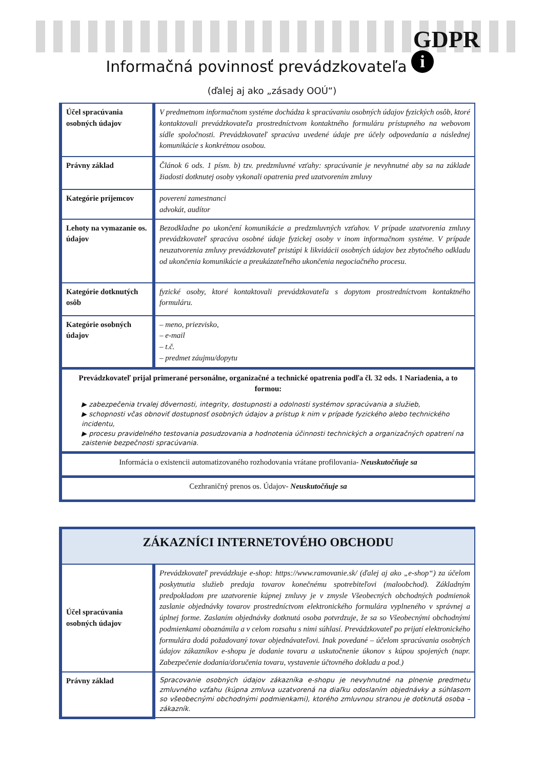GDPR
i Informačná povinnosť prevádzkovateľa
(ďalej aj ako „zásady OOÚ“)
| Účel spracúvania osobných údajov | V predmetnom informačnom systéme dochádza k spracúvaniu osobných údajov fyzických osôb, ktoré kontaktovali prevádzkovateľa prostredníctvom kontaktného formuláru prístupného na webovom sídle spoločnosti. Prevádzkovateľ spracúva uvedené údaje pre účely odpovedania a následnej komunikácie s konkrétnou osobou. |
| Právny základ | Článok 6 ods. 1 písm. b) tzv. predzmluvné vzťahy: spracúvanie je nevyhnutné aby sa na základe žiadosti dotknutej osoby vykonali opatrenia pred uzatvorením zmluvy |
| Kategórie príjemcov | poverení zamestnanci advokát, audítor |
| Lehoty na vymazanie os. údajov | Bezodkladne po ukončení komunikácie a predzmluvných vzťahov. V prípade uzatvorenia zmluvy prevádzkovateľ spracúva osobné údaje fyzickej osoby v inom informačnom systéme. V prípade neuzatvorenia zmluvy prevádzkovateľ pristúpi k likvidácii osobných údajov bez zbytočného odkladu od ukončenia komunikácie a preukázateľného ukončenia negociačného procesu. |
| Kategórie dotknutých osôb | fyzické osoby, ktoré kontaktovali prevádzkovateľa s dopytom prostredníctvom kontaktného formuláru. |
| Kategórie osobných údajov | – meno, priezvisko, – e-mail – t.č. – predmet záujmu/dopytu |
| Prevádzkovateľ prijal primerané personálne, organizačné a technické opatrenia podľa čl. 32 ods. 1 Nariadenia, a to formou: ▶ zabezpečenia trvalej dôvernosti, integrity, dostupnosti a odolnosti systémov spracúvania a služieb, ▶ schopnosti včas obnoviť dostupnosť osobných údajov a prístup k nim v prípade fyzického alebo technického incidentu, ▶ procesu pravidelného testovania posudzovania a hodnotenia účinnosti technických a organizačných opatrení na zaistenie bezpečnosti spracúvania. | |
| Informácia o existencii automatizovaného rozhodovania vrátane profilovania- Neuskutočňuje sa | |
| Cezhraničný prenos os. Údajov- Neuskutočňuje sa | |
| ZÁKAZNÍCI INTERNETOVÉHO OBCHODU | |
| Účel spracúvania osobných údajov | Prevádzkovateľ prevádzkuje e-shop: https://www.ramovanie.sk/ (ďalej aj ako „e-shop“) za účelom poskytnutia služieb predaja tovarov konečnému spotrebiteľovi (maloobchod). Základným predpokladom pre uzatvorenie kúpnej zmluvy je v zmysle Všeobecných obchodných podmienok zaslanie objednávky tovarov prostredníctvom elektronického formulára vyplneného v správnej a úplnej forme. Zaslaním objednávky dotknutá osoba potvrdzuje, že sa so Všeobecnými obchodnými podmienkami oboznámila a v celom rozsahu s nimi súhlasí. Prevádzkovateľ po prijatí elektronického formulára dodá požadovaný tovar objednávateľovi. Inak povedané – účelom spracúvania osobných údajov zákazníkov e-shopu je dodanie tovaru a uskutočnenie úkonov s kúpou spojených (napr. Zabezpečenie dodania/doručenia tovaru, vystavenie účtovného dokladu a pod.) |
| Právny základ | Spracovanie osobných údajov zákazníka e-shopu je nevyhnutné na plnenie predmetu zmluvného vzťahu (kúpna zmluva uzatvorená na diaľku odoslaním objednávky a súhlasom so všeobecnými obchodnými podmienkami), ktorého zmluvnou stranou je dotknutá osoba – zákazník. |